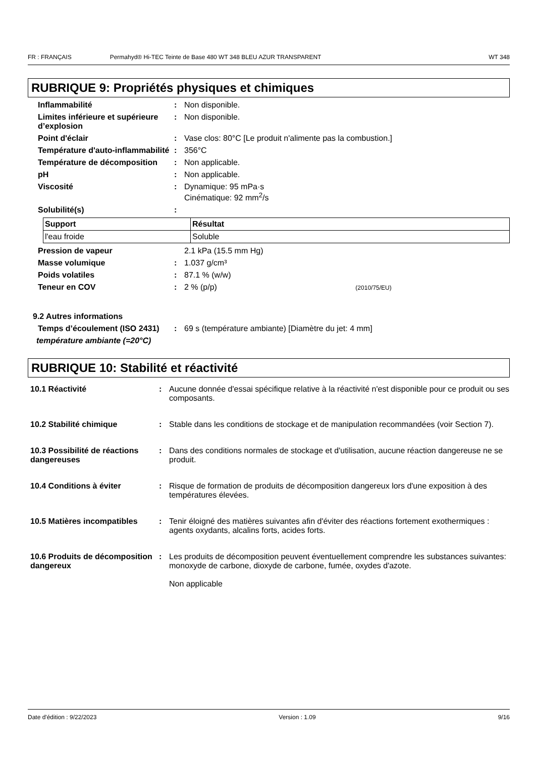FR : FRANÇAIS Permahyd® Hi-TEC Teinte de Base 480 WT 348 BLEU AZUR TRANSPARENT WT 348
RUBRIQUE 9: Propriétés physiques et chimiques
Inflammabilité : Non disponible.
Limites inférieure et supérieure d’explosion
: Non disponible.
Point d'éclair : Vase clos: 80°C [Le produit n'alimente pas la combustion.]
Température d'auto-inflammabilité
: 356°C
Température de décomposition : Non applicable.
pH : Non applicable.
Viscosité : Dynamique: 95 mPa·s
Cinématique: 92 mm<sup>2</sup>/s
Solubilité(s) :
| Support | Résultat |
| --- | --- |
| l'eau froide | Soluble |
Pression de vapeur 2.1 kPa (15.5 mm Hg)
Masse volumique : 1.037 g/cm³
Poids volatiles : 87.1 % (w/w)
Teneur en COV : 2 % (p/p) (2010/75/EU)
9.2 Autres informations
Temps d’écoulement (ISO 2431)
: 69 s (température ambiante) [Diamètre du jet: 4 mm]
température ambiante (=20°C)
RUBRIQUE 10: Stabilité et réactivité
10.1 Réactivité : Aucune donnée d'essai spécifique relative à la réactivité n'est disponible pour ce produit ou ses composants.
10.2 Stabilité chimique : Stable dans les conditions de stockage et de manipulation recommandées (voir Section 7).
10.3 Possibilité de réactions dangereuses
: Dans des conditions normales de stockage et d'utilisation, aucune réaction dangereuse ne se produit.
10.4 Conditions à éviter : Risque de formation de produits de décomposition dangereux lors d'une exposition à des températures élevées.
10.5 Matières incompatibles
: Tenir éloigné des matières suivantes afin d'éviter des réactions fortement exothermiques : agents oxydants, alcalins forts, acides forts.
10.6 Produits de décomposition dangereux
: Les produits de décomposition peuvent éventuellement comprendre les substances suivantes: monoxyde de carbone, dioxyde de carbone, fumée, oxydes d'azote.
Non applicable
Date d'édition : 9/22/2023 Version : 1.09 9/16